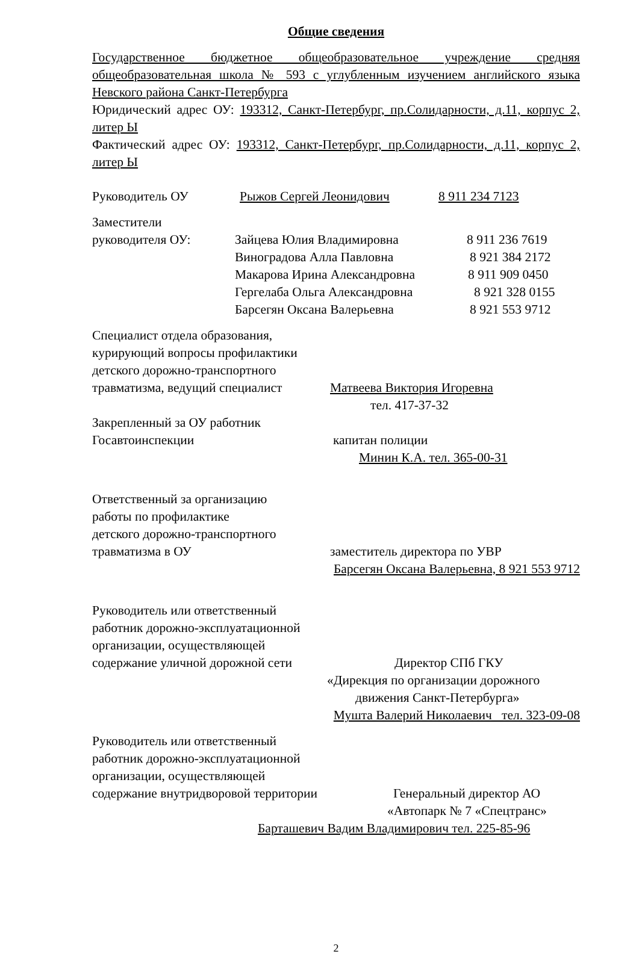Общие сведения
Государственное бюджетное общеобразовательное учреждение средняя общеобразовательная школа № 593 с углубленным изучением английского языка Невского района Санкт-Петербурга
Юридический адрес ОУ: 193312, Санкт-Петербург, пр.Солидарности, д.11, корпус 2, литер Ы
Фактический адрес ОУ: 193312, Санкт-Петербург, пр.Солидарности, д.11, корпус 2, литер Ы
Руководитель ОУ Рыжов Сергей Леонидович 8 911 234 7123
Заместители
руководителя ОУ: Зайцева Юлия Владимировна 8 911 236 7619
Виноградова Алла Павловна 8 921 384 2172
Макарова Ирина Александровна 8 911 909 0450
Гергелаба Ольга Александровна 8 921 328 0155
Барсегян Оксана Валерьевна 8 921 553 9712
Специалист отдела образования,
курирующий вопросы профилактики
детского дорожно-транспортного
травматизма, ведущий специалист Матвеева Виктория Игоревна
тел. 417-37-32
Закрепленный за ОУ работник
Госавтоинспекции капитан полиции
Минин К.А. тел. 365-00-31
Ответственный за организацию
работы по профилактике
детского дорожно-транспортного
травматизма в ОУ заместитель директора по УВР
Барсегян Оксана Валерьевна, 8 921 553 9712
Руководитель или ответственный
работник дорожно-эксплуатационной
организации, осуществляющей
содержание уличной дорожной сети Директор СПб ГКУ
«Дирекция по организации дорожного
движения Санкт-Петербурга»
Мушта Валерий Николаевич тел. 323-09-08
Руководитель или ответственный
работник дорожно-эксплуатационной
организации, осуществляющей
содержание внутридворовой территории Генеральный директор АО
«Автопарк № 7 «Спецтранс»
Барташевич Вадим Владимирович тел. 225-85-96
2